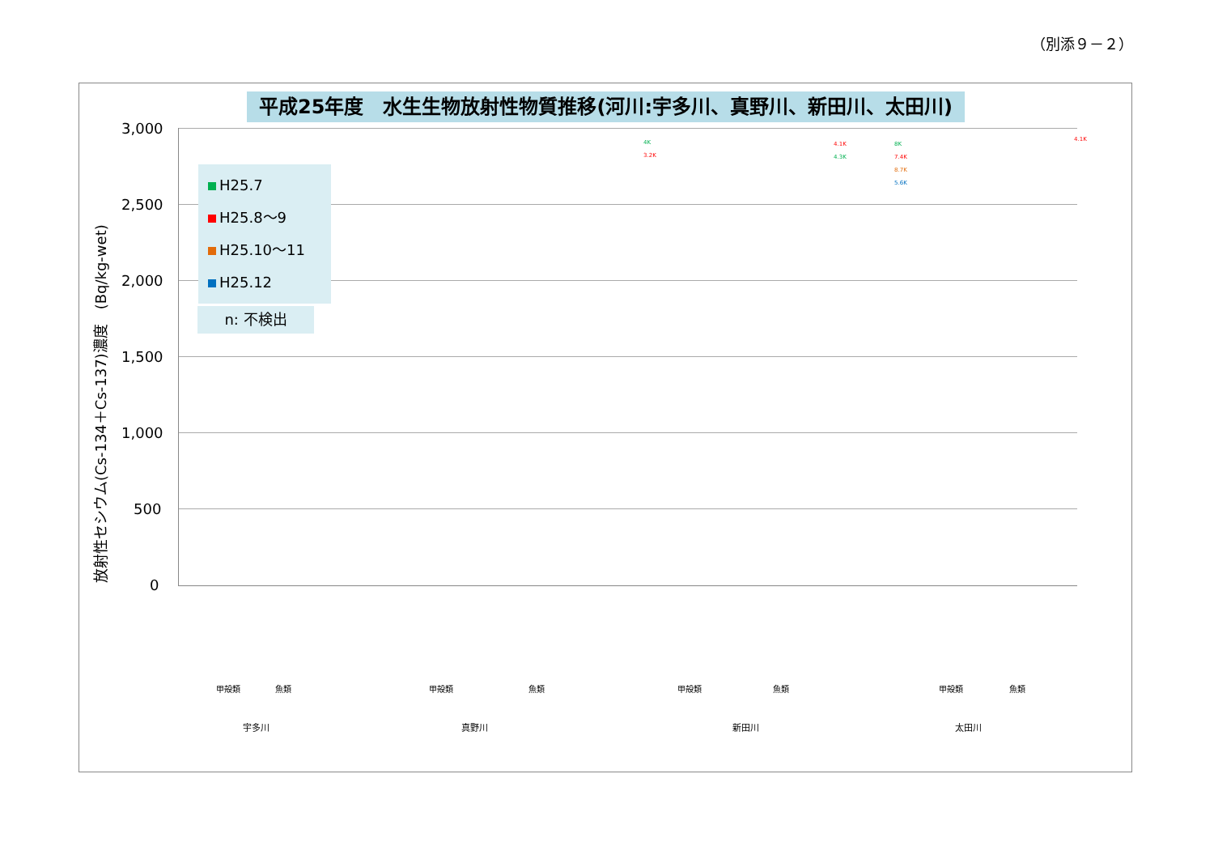（別添９－２）
平成25年度　水生生物放射性物質推移(河川:宇多川、真野川、新田川、太田川)
放射性セシウム(Cs-134＋Cs-137)濃度　(Bq/kg-wet)
3,000
2,500
2,000
1,500
1,000
500
0
H25.7
H25.8～9
H25.10～11
H25.12
n: 不検出
4K
3.2K
4.1K
4.3K
8K
7.4K
8.7K
5.6K
4.1K
宇多川 真野川 新田川 太田川
甲殻類 魚類 甲殻類 魚類 甲殻類 魚類 甲殻類 魚類